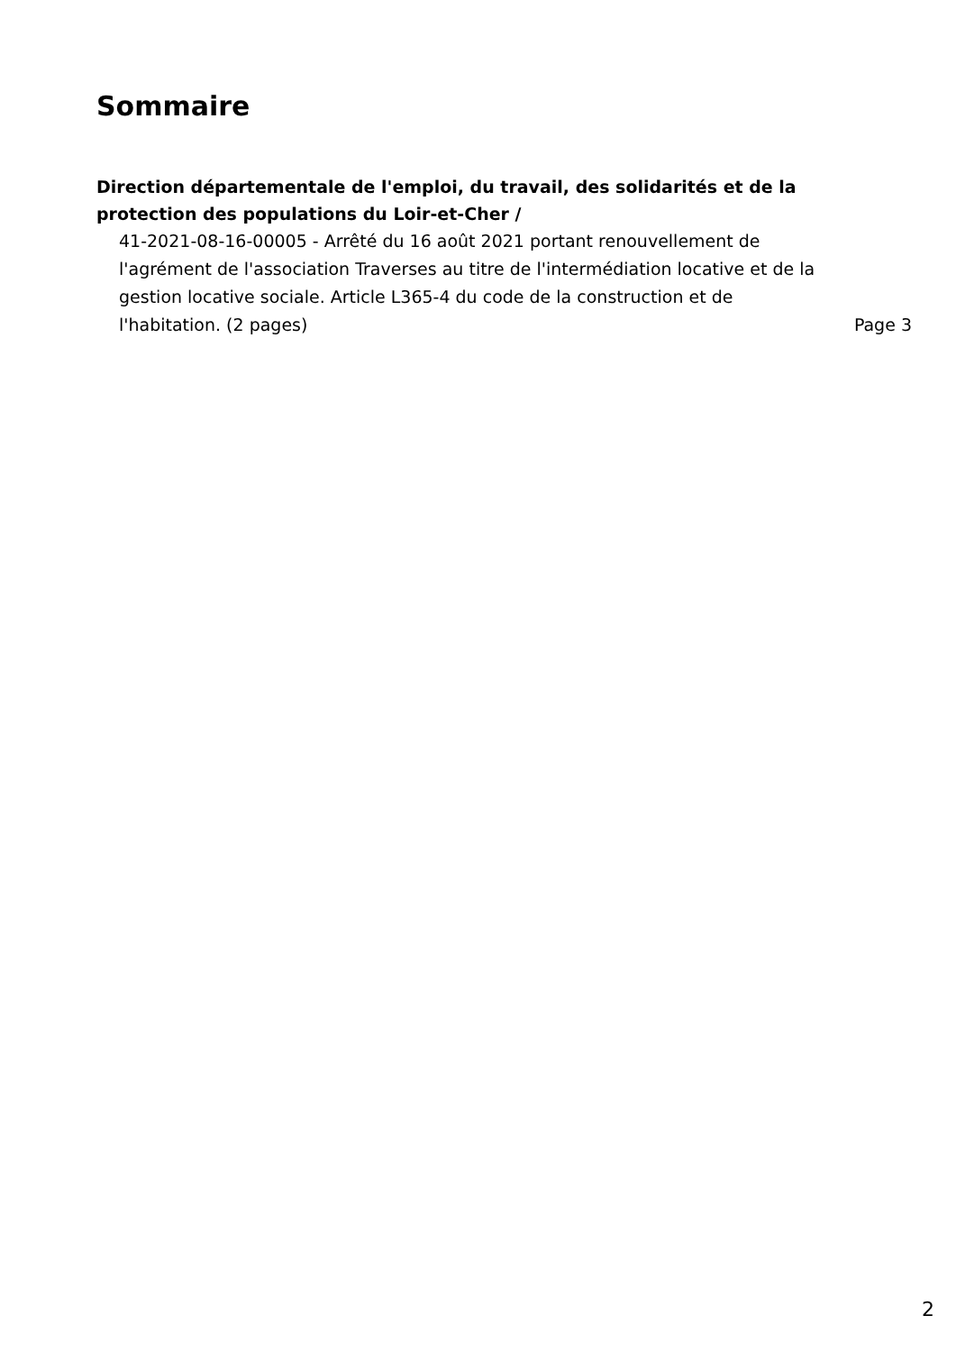Sommaire
Direction départementale de l'emploi, du travail, des solidarités et de la protection des populations du Loir-et-Cher /
41-2021-08-16-00005 - Arrêté du 16 août 2021 portant renouvellement de l'agrément de l'association Traverses au titre de l'intermédiation locative et de la gestion locative sociale. Article L365-4 du code de la construction et de l'habitation. (2 pages)
Page 3
2